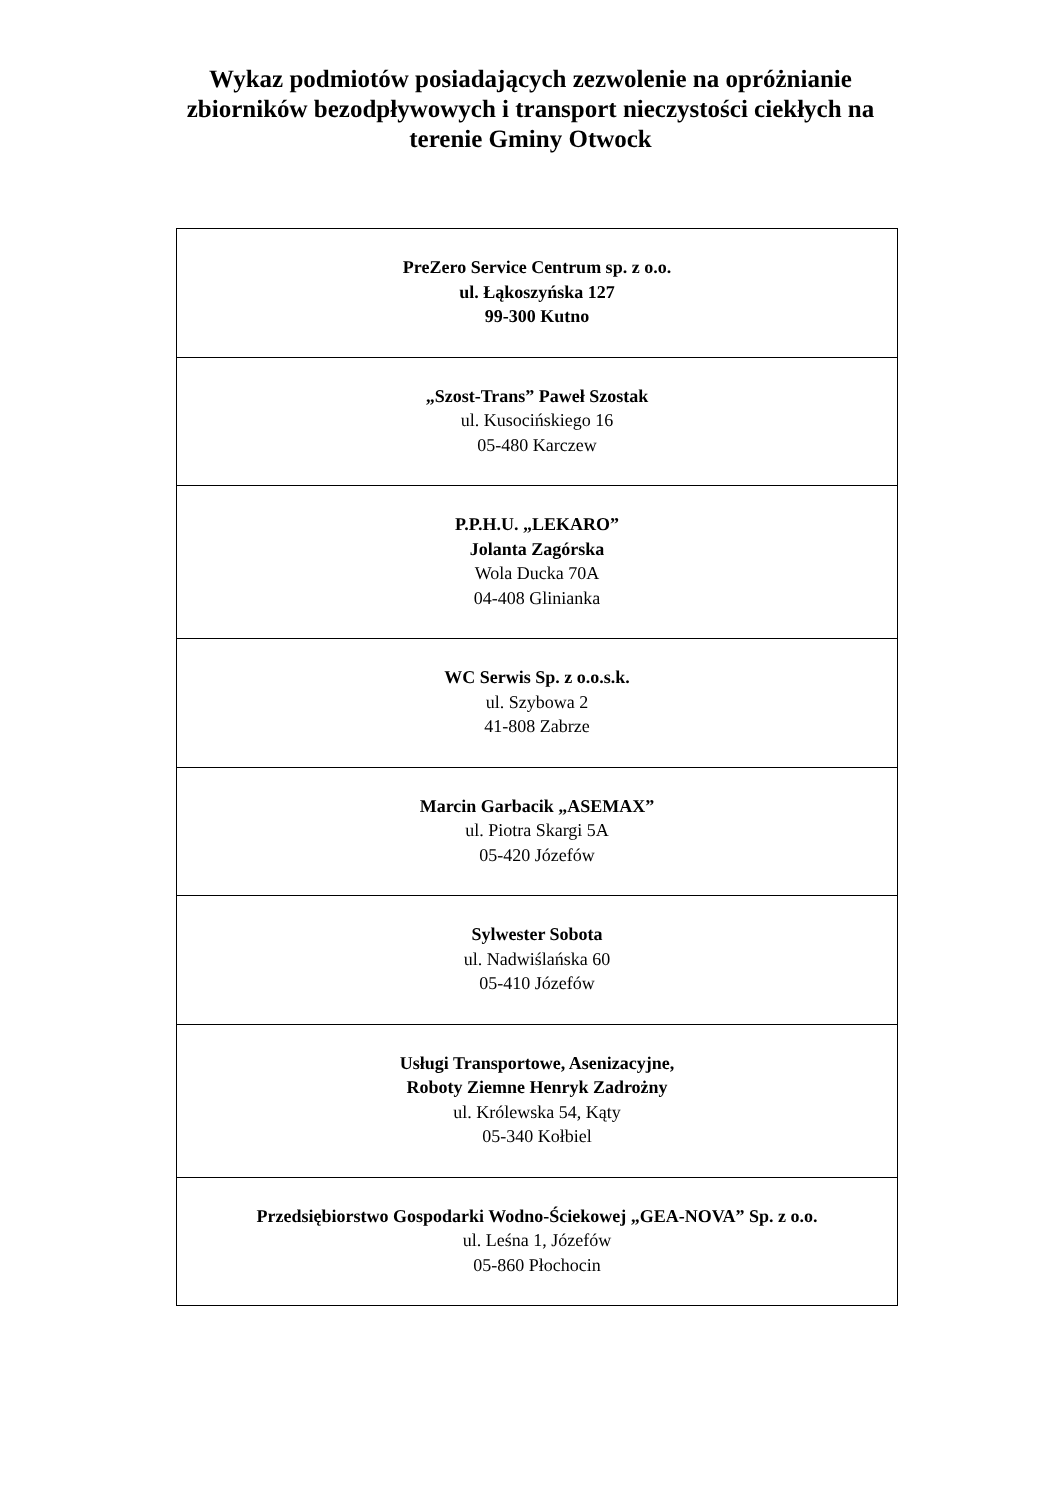Wykaz podmiotów posiadających zezwolenie na opróżnianie
zbiorników bezodpływowych i transport nieczystości ciekłych na
terenie Gminy Otwock
| PreZero Service Centrum sp. z o.o. ul. Łąkoszyńska 127 99-300 Kutno |
| „Szost-Trans” Paweł Szostak ul. Kusocińskiego 16 05-480 Karczew |
| P.P.H.U. „LEKARO” Jolanta Zagórska Wola Ducka 70A 04-408 Glinianka |
| WC Serwis Sp. z o.o.s.k. ul. Szybowa 2 41-808 Zabrze |
| Marcin Garbacik „ASEMAX” ul. Piotra Skargi 5A 05-420 Józefów |
| Sylwester Sobota ul. Nadwiślańska 60 05-410 Józefów |
| Usługi Transportowe, Asenizacyjne, Roboty Ziemne Henryk Zadrożny ul. Królewska 54, Kąty 05-340 Kołbiel |
| Przedsiębiorstwo Gospodarki Wodno-Ściekowej „GEA-NOVA” Sp. z o.o. ul. Leśna 1, Józefów 05-860 Płochocin |